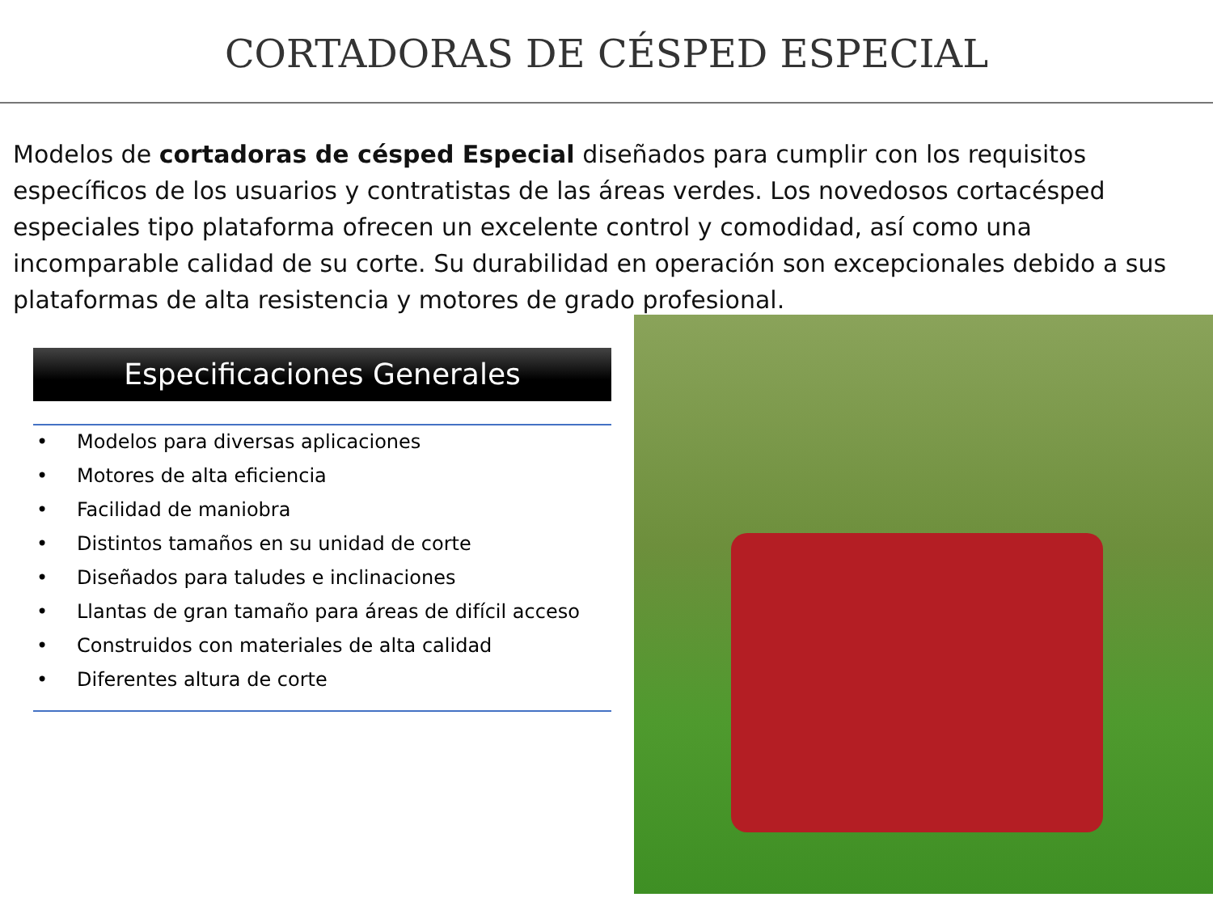CORTADORAS DE CÉSPED ESPECIAL
Modelos de cortadoras de césped Especial diseñados para cumplir con los requisitos específicos de los usuarios y contratistas de las áreas verdes. Los novedosos cortacésped especiales tipo plataforma ofrecen un excelente control y comodidad, así como una incomparable calidad de su corte. Su durabilidad en operación son excepcionales debido a sus plataformas de alta resistencia y motores de grado profesional.
Especificaciones Generales
• Modelos para diversas aplicaciones
• Motores de alta eficiencia
• Facilidad de maniobra
• Distintos tamaños en su unidad de corte
• Diseñados para taludes e inclinaciones
• Llantas de gran tamaño para áreas de difícil acceso
• Construidos con materiales de alta calidad
• Diferentes altura de corte